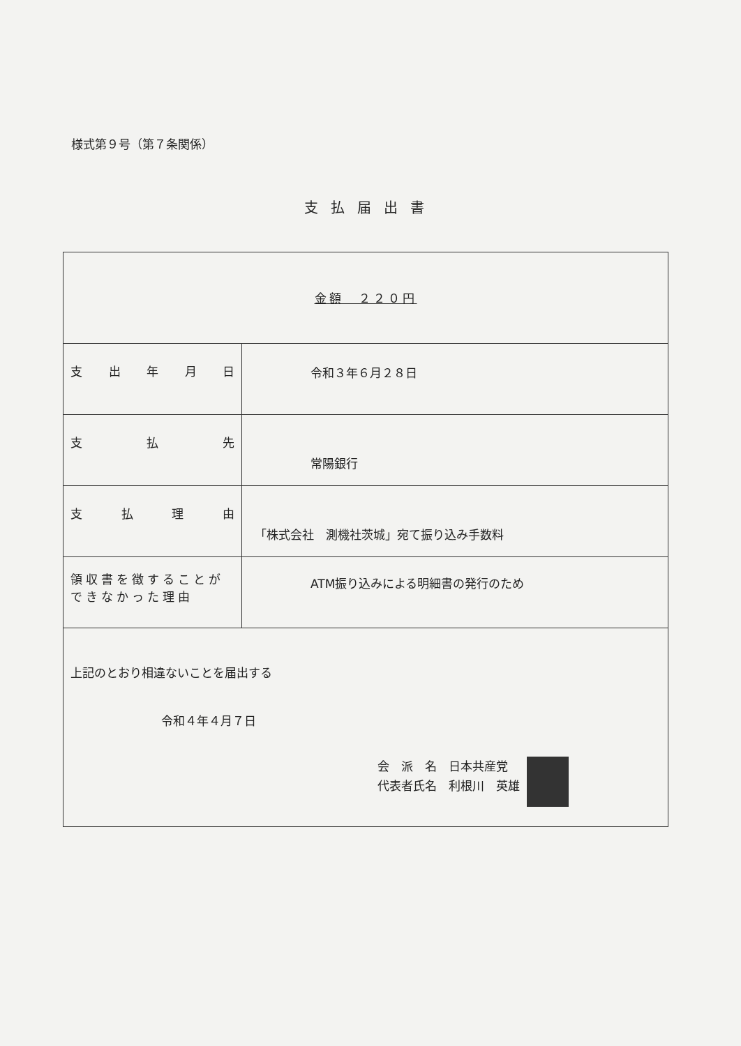様式第９号（第７条関係）
支払届出書
| 金額 ２２０円 | |
| 支 出 年 月 日 | 令和３年６月２８日 |
| 支 払 先 | 常陽銀行 |
| 支 払 理 由 | 「株式会社 測機社茨城」宛て振り込み手数料 |
| 領収書を徴することが できなかった理由 | ATM振り込みによる明細書の発行のため |
| 上記のとおり相違ないことを届出する 令和４年４月７日 会 派 名 日本共産党 代表者氏名 利根川 英雄 | |